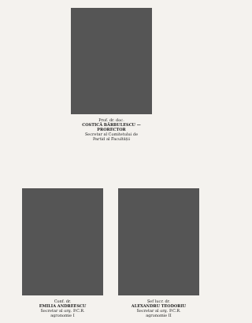Prof. dr. doc.
COSTICĂ BĂRBULESCU — PRORECTOR
Secretar al Comitetului de
Partid al Facultății
Conf. dr.
EMILIA ANDREESCU
Secretar al org. P.C.R.
agronomie I
Șef lucr. dr.
ALEXANDRU TEODORIU
Secretar al org. P.C.R.
agronomie II